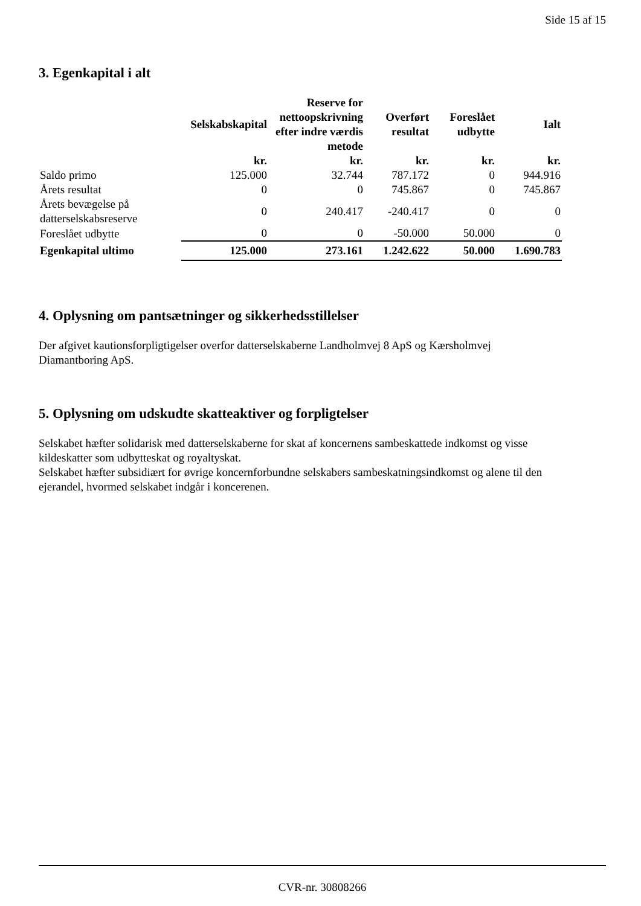Side 15 af 15
3. Egenkapital i alt
| | Selskabskapital | Reserve for nettoopskrivning efter indre værdis metode | Overført resultat | Foreslået udbytte | Ialt |
| --- | --- | --- | --- | --- | --- |
| | kr. | kr. | kr. | kr. | kr. |
| Saldo primo | 125.000 | 32.744 | 787.172 | 0 | 944.916 |
| Årets resultat | 0 | 0 | 745.867 | 0 | 745.867 |
| Årets bevægelse på datterselskabsreserve | 0 | 240.417 | -240.417 | 0 | 0 |
| Foreslået udbytte | 0 | 0 | -50.000 | 50.000 | 0 |
| Egenkapital ultimo | 125.000 | 273.161 | 1.242.622 | 50.000 | 1.690.783 |
4. Oplysning om pantsætninger og sikkerhedsstillelser
Der afgivet kautionsforpligtigelser overfor datterselskaberne Landholmvej 8 ApS og Kærsholmvej Diamantboring ApS.
5. Oplysning om udskudte skatteaktiver og forpligtelser
Selskabet hæfter solidarisk med datterselskaberne for skat af koncernens sambeskattede indkomst og visse kildeskatter som udbytteskat og royaltyskat.
Selskabet hæfter subsidiært for øvrige koncernforbundne selskabers sambeskatningsindkomst og alene til den ejerandel, hvormed selskabet indgår i koncerenen.
CVR-nr. 30808266